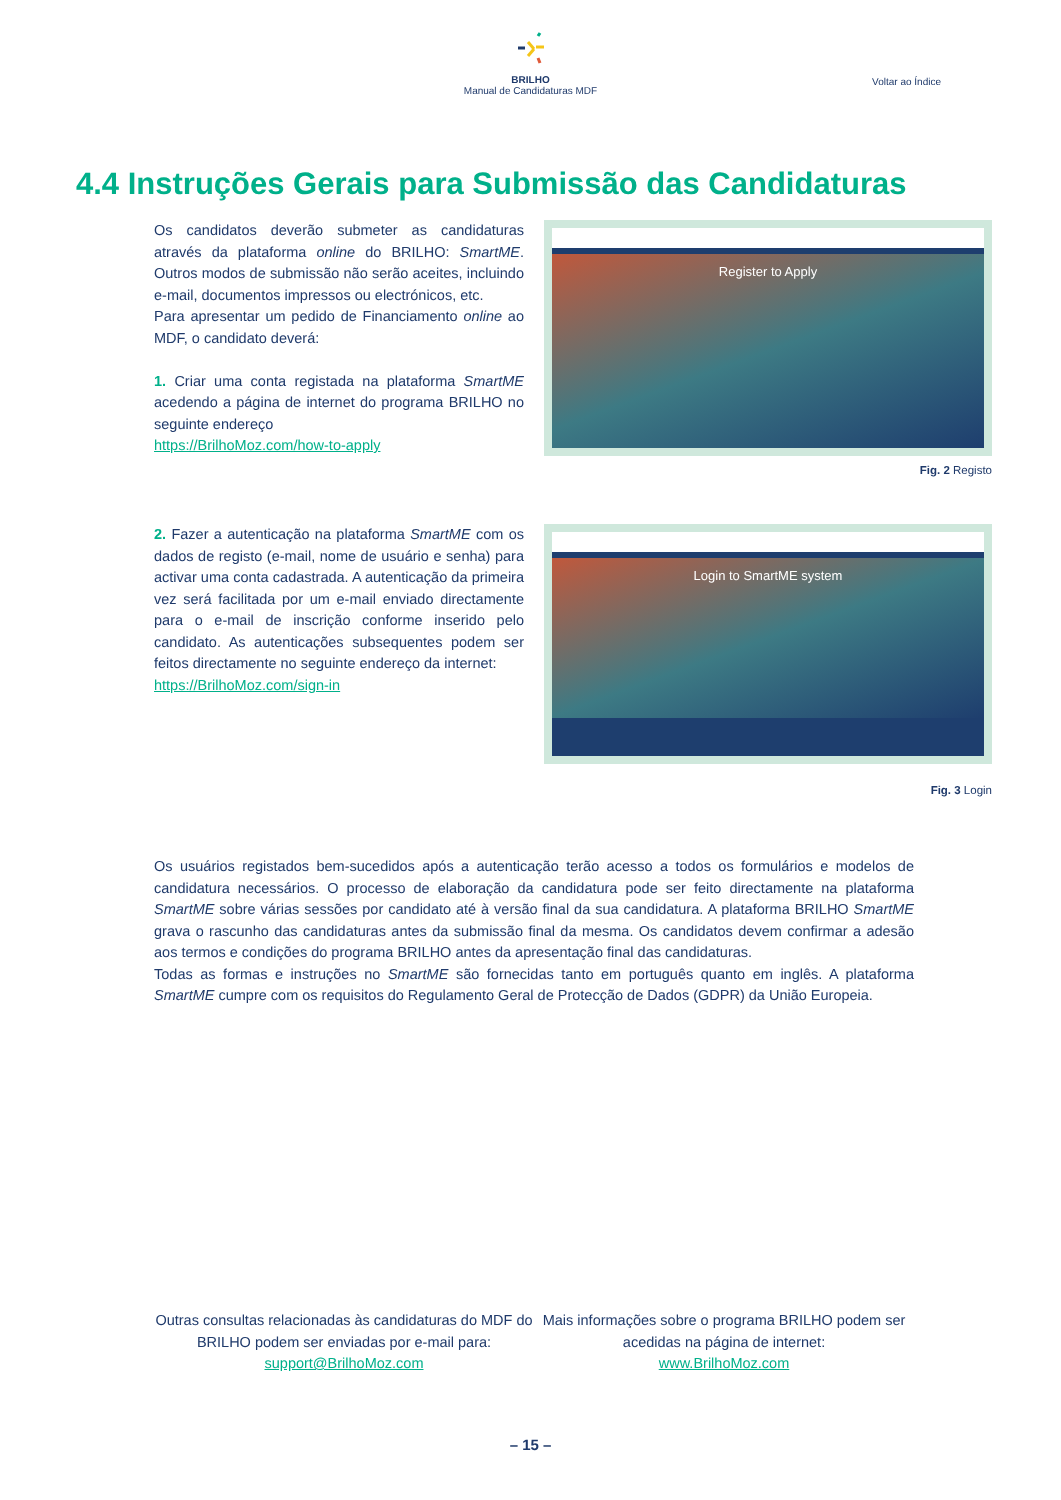BRILHO
Manual de Candidaturas MDF
Voltar ao Índice
4.4 Instruções Gerais para Submissão das Candidaturas
Os candidatos deverão submeter as candidaturas através da plataforma online do BRILHO: SmartME. Outros modos de submissão não serão aceites, incluindo e-mail, documentos impressos ou electrónicos, etc.
Para apresentar um pedido de Financiamento online ao MDF, o candidato deverá:
1. Criar uma conta registada na plataforma SmartME acedendo a página de internet do programa BRILHO no seguinte endereço
https://BrilhoMoz.com/how-to-apply
Register to Apply
Fig. 2 Registo
2. Fazer a autenticação na plataforma SmartME com os dados de registo (e-mail, nome de usuário e senha) para activar uma conta cadastrada. A autenticação da primeira vez será facilitada por um e-mail enviado directamente para o e-mail de inscrição conforme inserido pelo candidato. As autenticações subsequentes podem ser feitos directamente no seguinte endereço da internet:
https://BrilhoMoz.com/sign-in
Login to SmartME system
Fig. 3 Login
Os usuários registados bem-sucedidos após a autenticação terão acesso a todos os formulários e modelos de candidatura necessários. O processo de elaboração da candidatura pode ser feito directamente na plataforma SmartME sobre várias sessões por candidato até à versão final da sua candidatura. A plataforma BRILHO SmartME grava o rascunho das candidaturas antes da submissão final da mesma. Os candidatos devem confirmar a adesão aos termos e condições do programa BRILHO antes da apresentação final das candidaturas.
Todas as formas e instruções no SmartME são fornecidas tanto em português quanto em inglês. A plataforma SmartME cumpre com os requisitos do Regulamento Geral de Protecção de Dados (GDPR) da União Europeia.
Outras consultas relacionadas às candidaturas do MDF do BRILHO podem ser enviadas por e-mail para:
support@BrilhoMoz.com
Mais informações sobre o programa BRILHO podem ser acedidas na página de internet:
www.BrilhoMoz.com
– 15 –